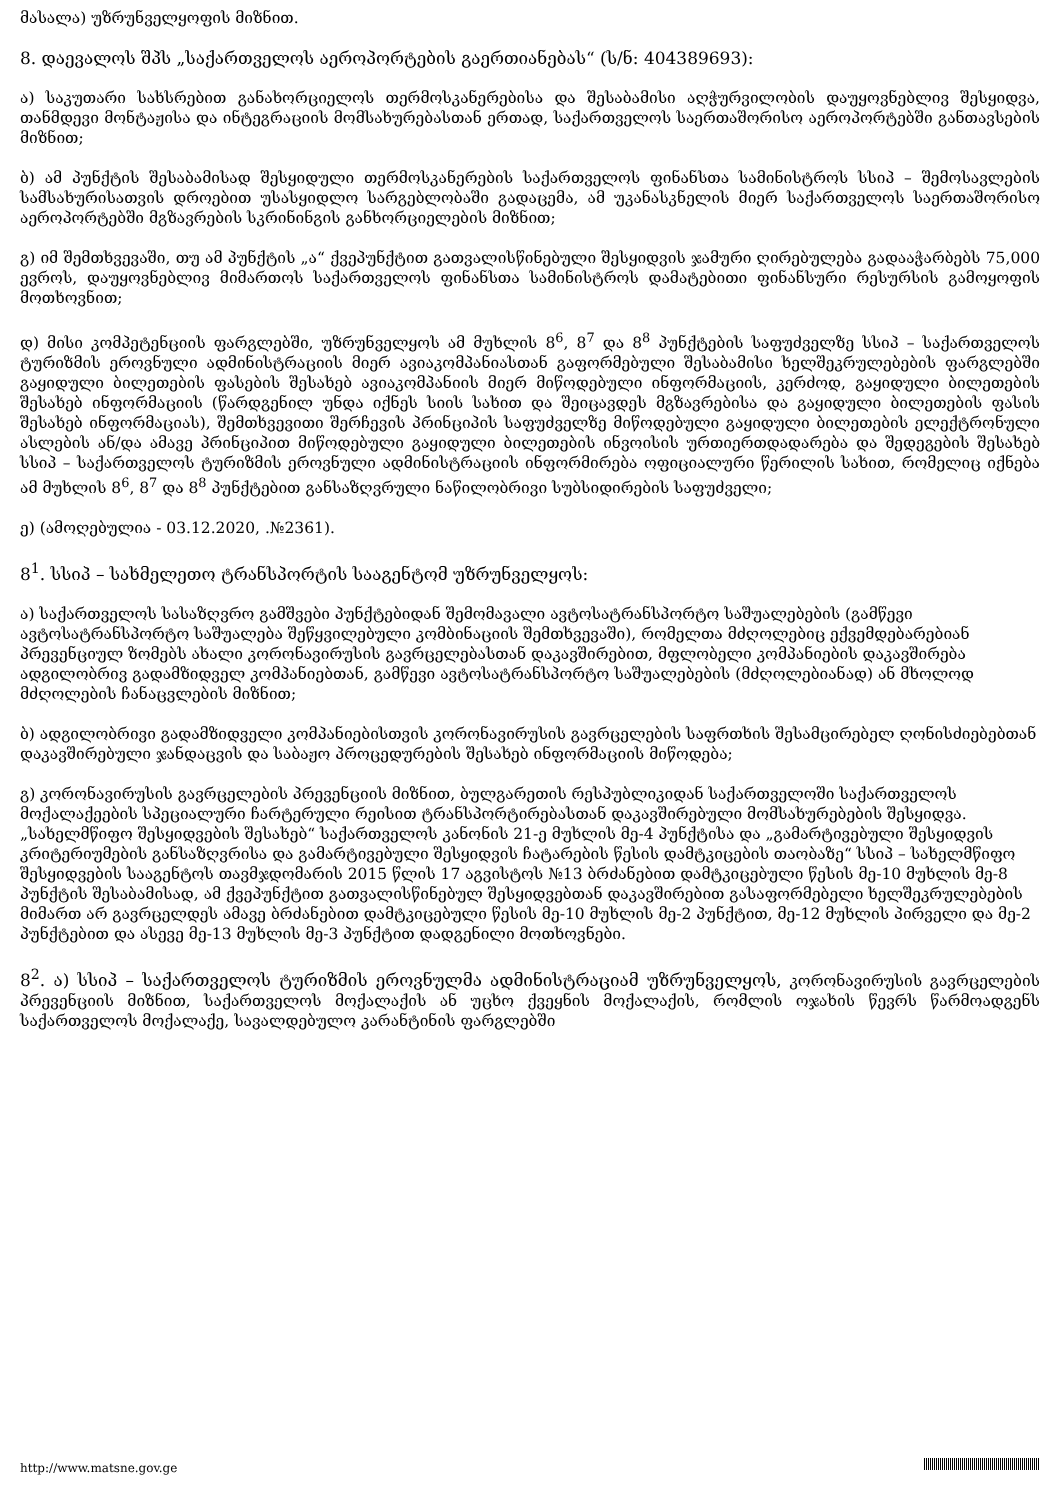მასალა) უზრუნველყოფის მიზნით.
8. დაევალოს შპს „საქართველოს აეროპორტების გაერთიანებას“ (ს/ნ: 404389693):
ა) საკუთარი სახსრებით განახორციელოს თერმოსკანერებისა და შესაბამისი აღჭურვილობის დაუყოვნებლივ შესყიდვა, თანმდევი მონტაჟისა და ინტეგრაციის მომსახურებასთან ერთად, საქართველოს საერთაშორისო აეროპორტებში განთავსების მიზნით;
ბ) ამ პუნქტის შესაბამისად შესყიდული თერმოსკანერების საქართველოს ფინანსთა სამინისტროს სსიპ – შემოსავლების სამსახურისათვის დროებით უსასყიდლო სარგებლობაში გადაცემა, ამ უკანასკნელის მიერ საქართველოს საერთაშორისო აეროპორტებში მგზავრების სკრინინგის განხორციელების მიზნით;
გ) იმ შემთხვევაში, თუ ამ პუნქტის „ა“ ქვეპუნქტით გათვალისწინებული შესყიდვის ჯამური ღირებულება გადააჭარბებს 75,000 ევროს, დაუყოვნებლივ მიმართოს საქართველოს ფინანსთა სამინისტროს დამატებითი ფინანსური რესურსის გამოყოფის მოთხოვნით;
დ) მისი კომპეტენციის ფარგლებში, უზრუნველყოს ამ მუხლის 8<sup>6</sup>, 8<sup>7</sup> და 8<sup>8</sup> პუნქტების საფუძველზე სსიპ – საქართველოს ტურიზმის ეროვნული ადმინისტრაციის მიერ ავიაკომპანიასთან გაფორმებული შესაბამისი ხელშეკრულებების ფარგლებში გაყიდული ბილეთების ფასების შესახებ ავიაკომპანიის მიერ მიწოდებული ინფორმაციის, კერძოდ, გაყიდული ბილეთების შესახებ ინფორმაციის (წარდგენილ უნდა იქნეს სიის სახით და შეიცავდეს მგზავრებისა და გაყიდული ბილეთების ფასის შესახებ ინფორმაციას), შემთხვევითი შერჩევის პრინციპის საფუძველზე მიწოდებული გაყიდული ბილეთების ელექტრონული ასლების ან/და ამავე პრინციპით მიწოდებული გაყიდული ბილეთების ინვოისის ურთიერთდადარება და შედეგების შესახებ სსიპ – საქართველოს ტურიზმის ეროვნული ადმინისტრაციის ინფორმირება ოფიციალური წერილის სახით, რომელიც იქნება ამ მუხლის 8<sup>6</sup>, 8<sup>7</sup> და 8<sup>8</sup> პუნქტებით განსაზღვრული ნაწილობრივი სუბსიდირების საფუძველი;
ე) (ამოღებულია - 03.12.2020, .№2361).
8<sup>1</sup>. სსიპ – სახმელეთო ტრანსპორტის სააგენტომ უზრუნველყოს:
ა) საქართველოს სასაზღვრო გამშვები პუნქტებიდან შემომავალი ავტოსატრანსპორტო საშუალებების (გამწევი ავტოსატრანსპორტო საშუალება შეწყვილებული კომბინაციის შემთხვევაში), რომელთა მძღოლებიც ექვემდებარებიან პრევენციულ ზომებს ახალი კორონავირუსის გავრცელებასთან დაკავშირებით, მფლობელი კომპანიების დაკავშირება ადგილობრივ გადამზიდველ კომპანიებთან, გამწევი ავტოსატრანსპორტო საშუალებების (მძღოლებიანად) ან მხოლოდ მძღოლების ჩანაცვლების მიზნით;
ბ) ადგილობრივი გადამზიდველი კომპანიებისთვის კორონავირუსის გავრცელების საფრთხის შესამცირებელ ღონისძიებებთან დაკავშირებული ჯანდაცვის და საბაჟო პროცედურების შესახებ ინფორმაციის მიწოდება;
გ) კორონავირუსის გავრცელების პრევენციის მიზნით, ბულგარეთის რესპუბლიკიდან საქართველოში საქართველოს მოქალაქეების სპეციალური ჩარტერული რეისით ტრანსპორტირებასთან დაკავშირებული მომსახურებების შესყიდვა. „სახელმწიფო შესყიდვების შესახებ“ საქართველოს კანონის 21-ე მუხლის მე-4 პუნქტისა და „გამარტივებული შესყიდვის კრიტერიუმების განსაზღვრისა და გამარტივებული შესყიდვის ჩატარების წესის დამტკიცების თაობაზე“ სსიპ – სახელმწიფო შესყიდვების სააგენტოს თავმჯდომარის 2015 წლის 17 აგვისტოს №13 ბრძანებით დამტკიცებული წესის მე-10 მუხლის მე-8 პუნქტის შესაბამისად, ამ ქვეპუნქტით გათვალისწინებულ შესყიდვებთან დაკავშირებით გასაფორმებელი ხელშეკრულებების მიმართ არ გავრცელდეს ამავე ბრძანებით დამტკიცებული წესის მე-10 მუხლის მე-2 პუნქტით, მე-12 მუხლის პირველი და მე-2 პუნქტებით და ასევე მე-13 მუხლის მე-3 პუნქტით დადგენილი მოთხოვნები.
8<sup>2</sup>. ა) სსიპ – საქართველოს ტურიზმის ეროვნულმა ადმინისტრაციამ უზრუნველყოს, კორონავირუსის გავრცელების პრევენციის მიზნით, საქართველოს მოქალაქის ან უცხო ქვეყნის მოქალაქის, რომლის ოჯახის წევრს წარმოადგენს საქართველოს მოქალაქე, სავალდებულო კარანტინის ფარგლებში
http://www.matsne.gov.ge